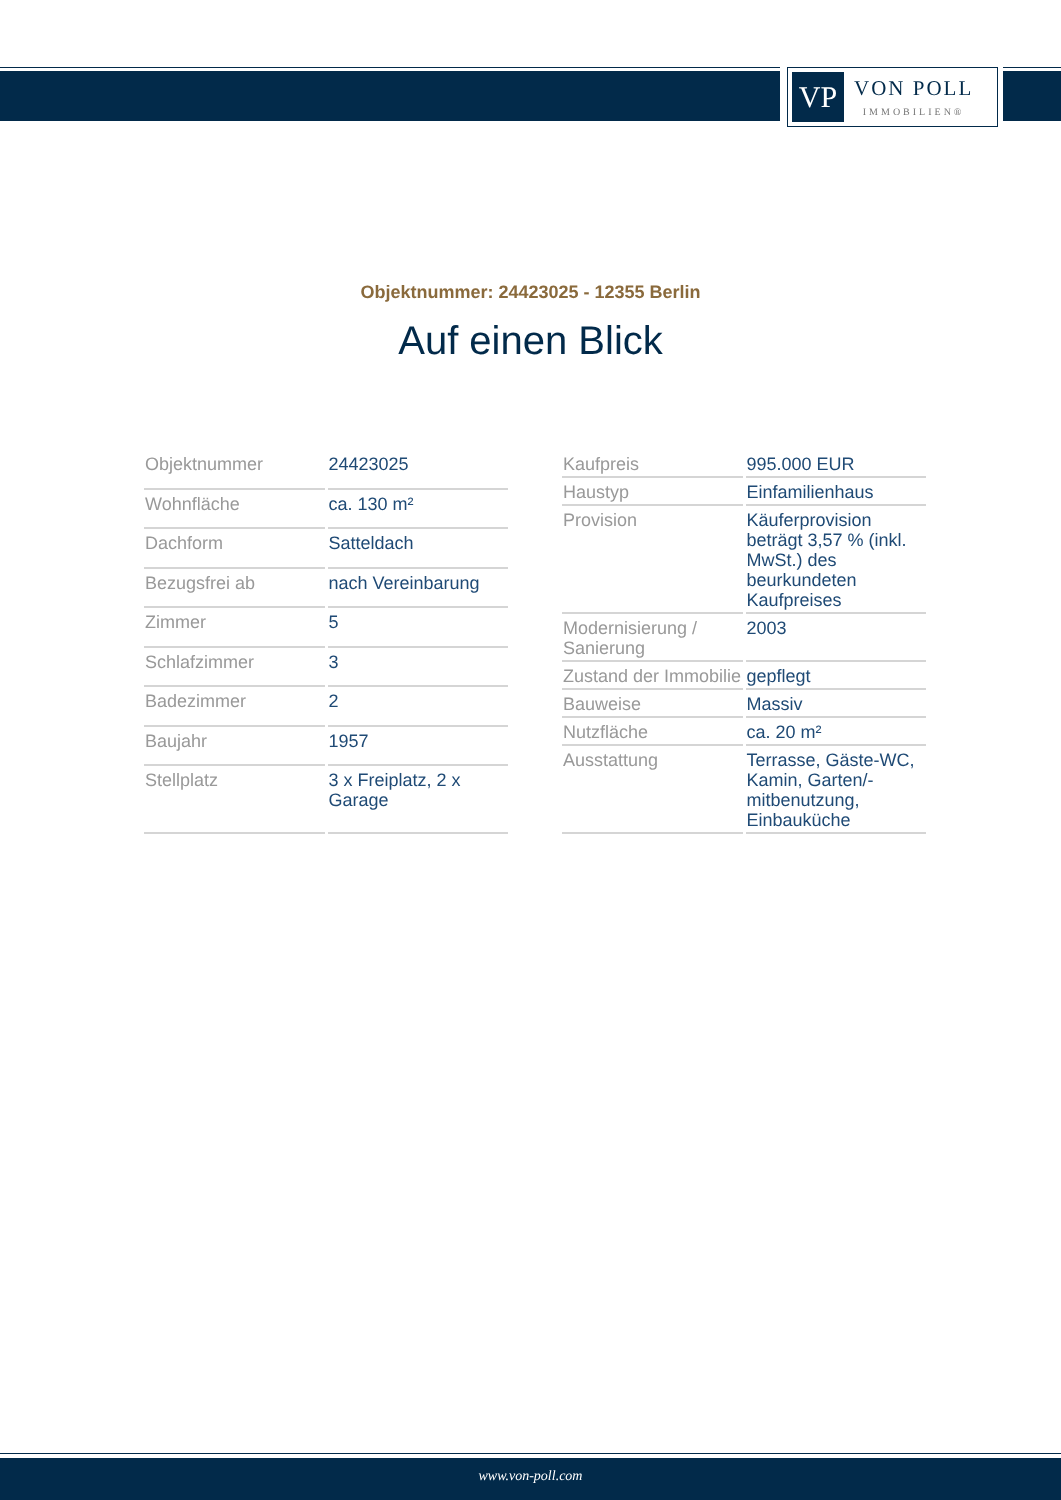VP
VON POLL
IMMOBILIEN®
Objektnummer: 24423025 - 12355 Berlin
Auf einen Blick
| Objektnummer | 24423025 |
| Wohnfläche | ca. 130 m² |
| Dachform | Satteldach |
| Bezugsfrei ab | nach Vereinbarung |
| Zimmer | 5 |
| Schlafzimmer | 3 |
| Badezimmer | 2 |
| Baujahr | 1957 |
| Stellplatz | 3 x Freiplatz, 2 x Garage |
| Kaufpreis | 995.000 EUR |
| Haustyp | Einfamilienhaus |
| Provision | Käuferprovision beträgt 3,57 % (inkl. MwSt.) des beurkundeten Kaufpreises |
| Modernisierung / Sanierung | 2003 |
| Zustand der Immobilie | gepflegt |
| Bauweise | Massiv |
| Nutzfläche | ca. 20 m² |
| Ausstattung | Terrasse, Gäste-WC, Kamin, Garten/-mitbenutzung, Einbauküche |
www.von-poll.com